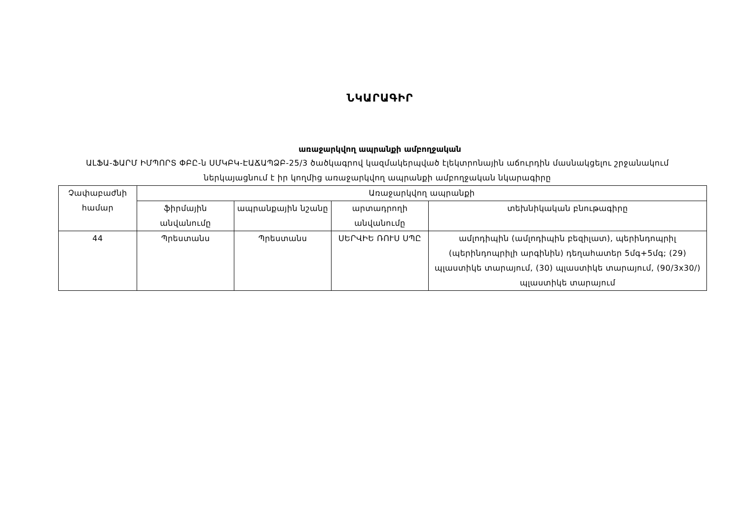ՆԿԱՐԱԳԻՐ
առաջարկվող ապրանքի ամբողջական
ԱԼՖԱ-ՖԱՐՄ ԻՄՊՈՐՏ ՓԲԸ-ն ՍՄԿԲԿ-ԷԱՃԱՊՁԲ-25/3 ծածկագրով կազմակերպված էլեկտրոնային աճուրդին մասնակցելու շրջանակում ներկայացնում է իր կողմից առաջարկվող ապրանքի ամբողջական նկարագիրը
| Չափաբաժնի համար | Առաջարկվող ապրանքի | | | |
| | ֆիրմային անվանումը | ապրանքային նշանը | արտադրողի անվանումը | տեխնիկական բնութագիրը |
| 44 | Պրեստանս | Պրեստանս | ՍԵՐՎԻԵ ՌՈՒՍ ՍՊԸ | ամլոդիպին (ամլոդիպին բեզիլատ), պերինդոպրիլ (պերինդոպրիլի արգինին) դեղահատեր 5մգ+5մգ; (29) պլաստիկե տարայում, (30) պլաստիկե տարայում, (90/3x30/) պլաստիկե տարայում |